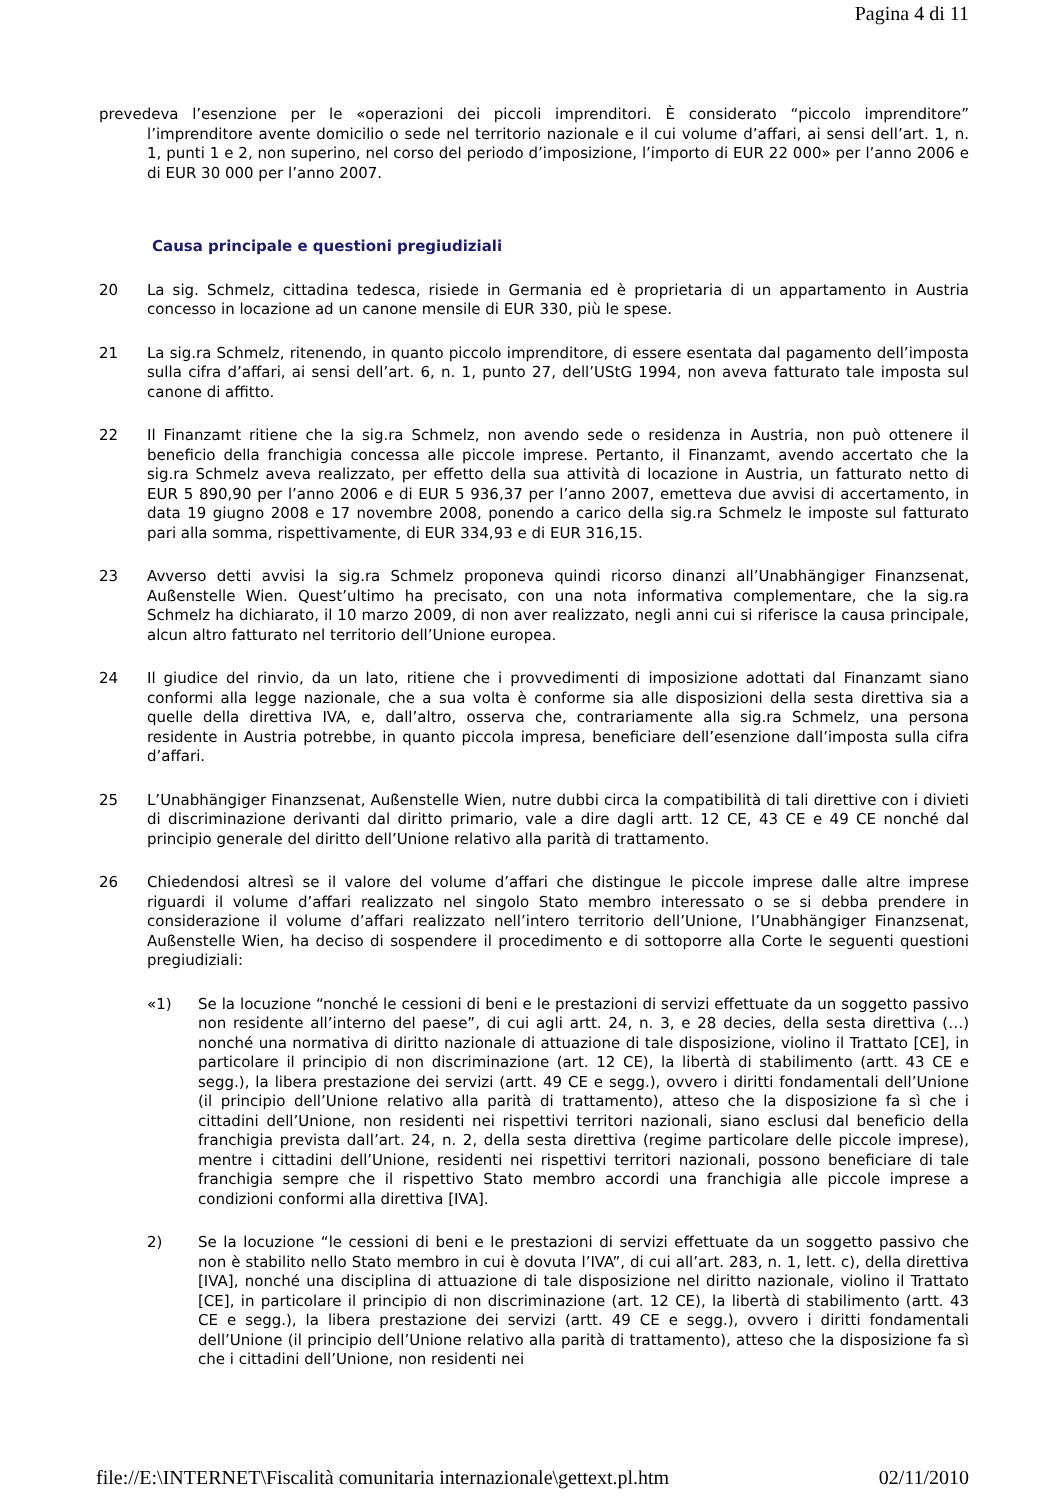Pagina 4 di 11
prevedeva l’esenzione per le «operazioni dei piccoli imprenditori. È considerato “piccolo imprenditore” l’imprenditore avente domicilio o sede nel territorio nazionale e il cui volume d’affari, ai sensi dell’art. 1, n. 1, punti 1 e 2, non superino, nel corso del periodo d’imposizione, l’importo di EUR 22 000» per l’anno 2006 e di EUR 30 000 per l’anno 2007.
Causa principale e questioni pregiudiziali
20 La sig. Schmelz, cittadina tedesca, risiede in Germania ed è proprietaria di un appartamento in Austria concesso in locazione ad un canone mensile di EUR 330, più le spese.
21 La sig.ra Schmelz, ritenendo, in quanto piccolo imprenditore, di essere esentata dal pagamento dell’imposta sulla cifra d’affari, ai sensi dell’art. 6, n. 1, punto 27, dell’UStG 1994, non aveva fatturato tale imposta sul canone di affitto.
22 Il Finanzamt ritiene che la sig.ra Schmelz, non avendo sede o residenza in Austria, non può ottenere il beneficio della franchigia concessa alle piccole imprese. Pertanto, il Finanzamt, avendo accertato che la sig.ra Schmelz aveva realizzato, per effetto della sua attività di locazione in Austria, un fatturato netto di EUR 5 890,90 per l’anno 2006 e di EUR 5 936,37 per l’anno 2007, emetteva due avvisi di accertamento, in data 19 giugno 2008 e 17 novembre 2008, ponendo a carico della sig.ra Schmelz le imposte sul fatturato pari alla somma, rispettivamente, di EUR 334,93 e di EUR 316,15.
23 Avverso detti avvisi la sig.ra Schmelz proponeva quindi ricorso dinanzi all’Unabhängiger Finanzsenat, Außenstelle Wien. Quest’ultimo ha precisato, con una nota informativa complementare, che la sig.ra Schmelz ha dichiarato, il 10 marzo 2009, di non aver realizzato, negli anni cui si riferisce la causa principale, alcun altro fatturato nel territorio dell’Unione europea.
24 Il giudice del rinvio, da un lato, ritiene che i provvedimenti di imposizione adottati dal Finanzamt siano conformi alla legge nazionale, che a sua volta è conforme sia alle disposizioni della sesta direttiva sia a quelle della direttiva IVA, e, dall’altro, osserva che, contrariamente alla sig.ra Schmelz, una persona residente in Austria potrebbe, in quanto piccola impresa, beneficiare dell’esenzione dall’imposta sulla cifra d’affari.
25 L’Unabhängiger Finanzsenat, Außenstelle Wien, nutre dubbi circa la compatibilità di tali direttive con i divieti di discriminazione derivanti dal diritto primario, vale a dire dagli artt. 12 CE, 43 CE e 49 CE nonché dal principio generale del diritto dell’Unione relativo alla parità di trattamento.
26 Chiedendosi altresì se il valore del volume d’affari che distingue le piccole imprese dalle altre imprese riguardi il volume d’affari realizzato nel singolo Stato membro interessato o se si debba prendere in considerazione il volume d’affari realizzato nell’intero territorio dell’Unione, l’Unabhängiger Finanzsenat, Außenstelle Wien, ha deciso di sospendere il procedimento e di sottoporre alla Corte le seguenti questioni pregiudiziali:
«1) Se la locuzione “nonché le cessioni di beni e le prestazioni di servizi effettuate da un soggetto passivo non residente all’interno del paese”, di cui agli artt. 24, n. 3, e 28 decies, della sesta direttiva (…) nonché una normativa di diritto nazionale di attuazione di tale disposizione, violino il Trattato [CE], in particolare il principio di non discriminazione (art. 12 CE), la libertà di stabilimento (artt. 43 CE e segg.), la libera prestazione dei servizi (artt. 49 CE e segg.), ovvero i diritti fondamentali dell’Unione (il principio dell’Unione relativo alla parità di trattamento), atteso che la disposizione fa sì che i cittadini dell’Unione, non residenti nei rispettivi territori nazionali, siano esclusi dal beneficio della franchigia prevista dall’art. 24, n. 2, della sesta direttiva (regime particolare delle piccole imprese), mentre i cittadini dell’Unione, residenti nei rispettivi territori nazionali, possono beneficiare di tale franchigia sempre che il rispettivo Stato membro accordi una franchigia alle piccole imprese a condizioni conformi alla direttiva [IVA].
2) Se la locuzione “le cessioni di beni e le prestazioni di servizi effettuate da un soggetto passivo che non è stabilito nello Stato membro in cui è dovuta l’IVA”, di cui all’art. 283, n. 1, lett. c), della direttiva [IVA], nonché una disciplina di attuazione di tale disposizione nel diritto nazionale, violino il Trattato [CE], in particolare il principio di non discriminazione (art. 12 CE), la libertà di stabilimento (artt. 43 CE e segg.), la libera prestazione dei servizi (artt. 49 CE e segg.), ovvero i diritti fondamentali dell’Unione (il principio dell’Unione relativo alla parità di trattamento), atteso che la disposizione fa sì che i cittadini dell’Unione, non residenti nei
file://E:\INTERNET\Fiscalità comunitaria internazionale\gettext.pl.htm 02/11/2010